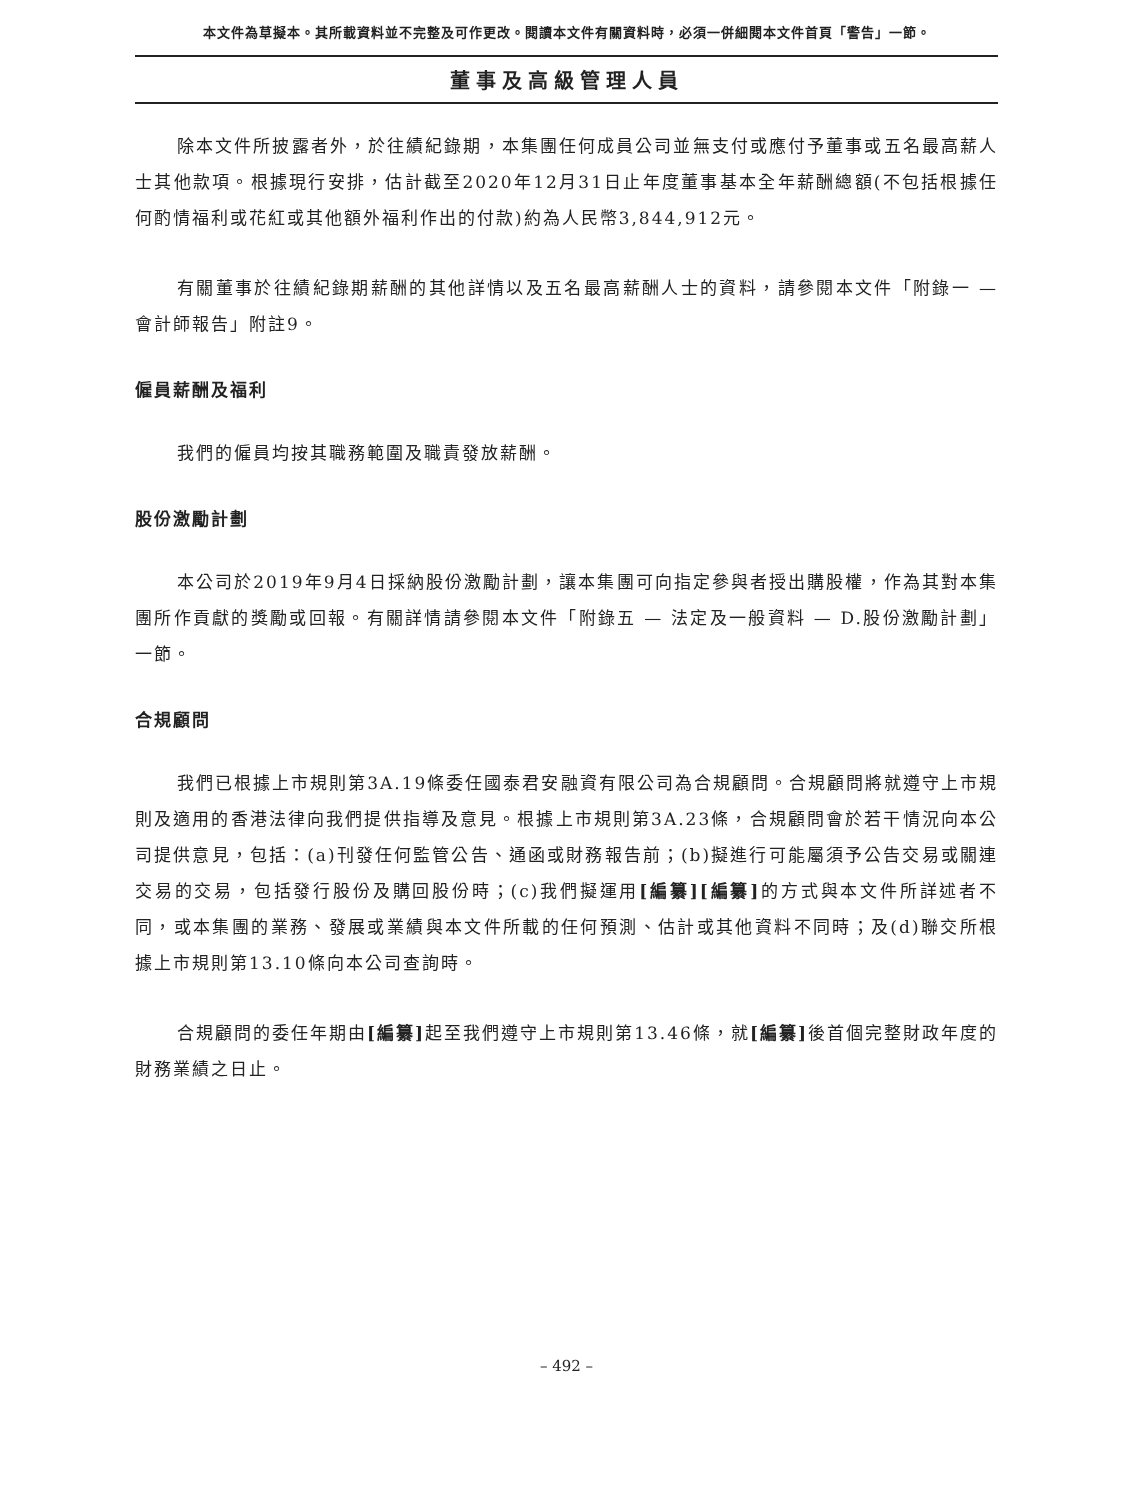本文件為草擬本。其所載資料並不完整及可作更改。閱讀本文件有關資料時，必須一併細閱本文件首頁「警告」一節。
董事及高級管理人員
除本文件所披露者外，於往績紀錄期，本集團任何成員公司並無支付或應付予董事或五名最高薪人士其他款項。根據現行安排，估計截至2020年12月31日止年度董事基本全年薪酬總額(不包括根據任何酌情福利或花紅或其他額外福利作出的付款)約為人民幣3,844,912元。
有關董事於往績紀錄期薪酬的其他詳情以及五名最高薪酬人士的資料，請參閱本文件「附錄一 — 會計師報告」附註9。
僱員薪酬及福利
我們的僱員均按其職務範圍及職責發放薪酬。
股份激勵計劃
本公司於2019年9月4日採納股份激勵計劃，讓本集團可向指定參與者授出購股權，作為其對本集團所作貢獻的獎勵或回報。有關詳情請參閱本文件「附錄五 — 法定及一般資料 — D.股份激勵計劃」一節。
合規顧問
我們已根據上市規則第3A.19條委任國泰君安融資有限公司為合規顧問。合規顧問將就遵守上市規則及適用的香港法律向我們提供指導及意見。根據上市規則第3A.23條，合規顧問會於若干情況向本公司提供意見，包括：(a)刊發任何監管公告、通函或財務報告前；(b)擬進行可能屬須予公告交易或關連交易的交易，包括發行股份及購回股份時；(c)我們擬運用[編纂][編纂] 的方式與本文件所詳述者不同，或本集團的業務、發展或業績與本文件所載的任何預測、估計或其他資料不同時；及(d)聯交所根據上市規則第13.10條向本公司查詢時。
合規顧問的委任年期由[編纂] 起至我們遵守上市規則第13.46條，就[編纂] 後首個完整財政年度的財務業績之日止。
– 492 –